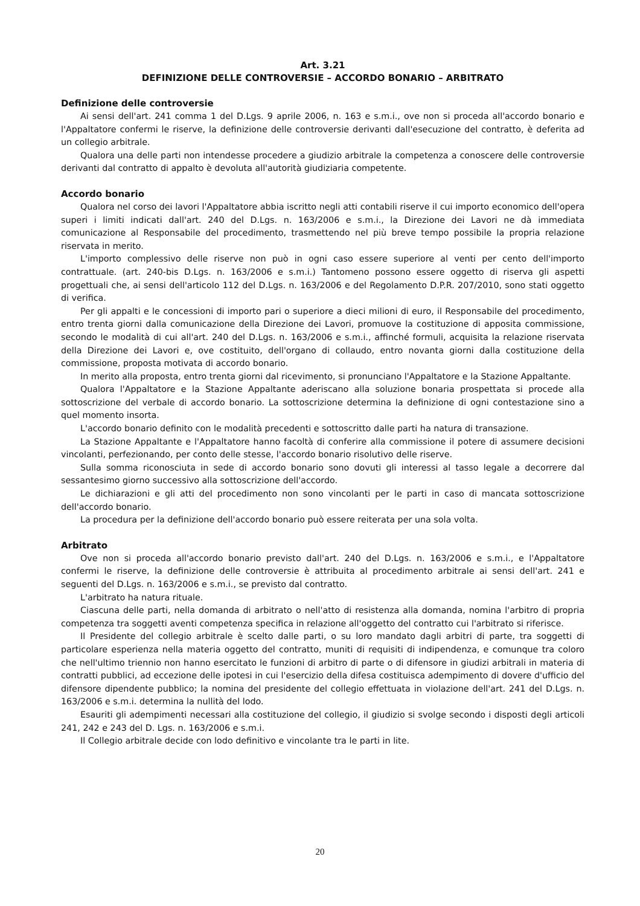Art. 3.21
DEFINIZIONE DELLE CONTROVERSIE – ACCORDO BONARIO – ARBITRATO
Definizione delle controversie
Ai sensi dell'art. 241 comma 1 del D.Lgs. 9 aprile 2006, n. 163 e s.m.i., ove non si proceda all'accordo bonario e l'Appaltatore confermi le riserve, la definizione delle controversie derivanti dall'esecuzione del contratto, è deferita ad un collegio arbitrale.
Qualora una delle parti non intendesse procedere a giudizio arbitrale la competenza a conoscere delle controversie derivanti dal contratto di appalto è devoluta all'autorità giudiziaria competente.
Accordo bonario
Qualora nel corso dei lavori l'Appaltatore abbia iscritto negli atti contabili riserve il cui importo economico dell'opera superi i limiti indicati dall'art. 240 del D.Lgs. n. 163/2006 e s.m.i., la Direzione dei Lavori ne dà immediata comunicazione al Responsabile del procedimento, trasmettendo nel più breve tempo possibile la propria relazione riservata in merito.
L'importo complessivo delle riserve non può in ogni caso essere superiore al venti per cento dell'importo contrattuale. (art. 240-bis D.Lgs. n. 163/2006 e s.m.i.) Tantomeno possono essere oggetto di riserva gli aspetti progettuali che, ai sensi dell'articolo 112 del D.Lgs. n. 163/2006 e del Regolamento D.P.R. 207/2010, sono stati oggetto di verifica.
Per gli appalti e le concessioni di importo pari o superiore a dieci milioni di euro, il Responsabile del procedimento, entro trenta giorni dalla comunicazione della Direzione dei Lavori, promuove la costituzione di apposita commissione, secondo le modalità di cui all'art. 240 del D.Lgs. n. 163/2006 e s.m.i., affinché formuli, acquisita la relazione riservata della Direzione dei Lavori e, ove costituito, dell'organo di collaudo, entro novanta giorni dalla costituzione della commissione, proposta motivata di accordo bonario.
In merito alla proposta, entro trenta giorni dal ricevimento, si pronunciano l'Appaltatore e la Stazione Appaltante.
Qualora l'Appaltatore e la Stazione Appaltante aderiscano alla soluzione bonaria prospettata si procede alla sottoscrizione del verbale di accordo bonario. La sottoscrizione determina la definizione di ogni contestazione sino a quel momento insorta.
L'accordo bonario definito con le modalità precedenti e sottoscritto dalle parti ha natura di transazione.
La Stazione Appaltante e l'Appaltatore hanno facoltà di conferire alla commissione il potere di assumere decisioni vincolanti, perfezionando, per conto delle stesse, l'accordo bonario risolutivo delle riserve.
Sulla somma riconosciuta in sede di accordo bonario sono dovuti gli interessi al tasso legale a decorrere dal sessantesimo giorno successivo alla sottoscrizione dell'accordo.
Le dichiarazioni e gli atti del procedimento non sono vincolanti per le parti in caso di mancata sottoscrizione dell'accordo bonario.
La procedura per la definizione dell'accordo bonario può essere reiterata per una sola volta.
Arbitrato
Ove non si proceda all'accordo bonario previsto dall'art. 240 del D.Lgs. n. 163/2006 e s.m.i., e l'Appaltatore confermi le riserve, la definizione delle controversie è attribuita al procedimento arbitrale ai sensi dell'art. 241 e seguenti del D.Lgs. n. 163/2006 e s.m.i., se previsto dal contratto.
L'arbitrato ha natura rituale.
Ciascuna delle parti, nella domanda di arbitrato o nell'atto di resistenza alla domanda, nomina l'arbitro di propria competenza tra soggetti aventi competenza specifica in relazione all'oggetto del contratto cui l'arbitrato si riferisce.
Il Presidente del collegio arbitrale è scelto dalle parti, o su loro mandato dagli arbitri di parte, tra soggetti di particolare esperienza nella materia oggetto del contratto, muniti di requisiti di indipendenza, e comunque tra coloro che nell'ultimo triennio non hanno esercitato le funzioni di arbitro di parte o di difensore in giudizi arbitrali in materia di contratti pubblici, ad eccezione delle ipotesi in cui l'esercizio della difesa costituisca adempimento di dovere d'ufficio del difensore dipendente pubblico; la nomina del presidente del collegio effettuata in violazione dell'art. 241 del D.Lgs. n. 163/2006 e s.m.i. determina la nullità del lodo.
Esauriti gli adempimenti necessari alla costituzione del collegio, il giudizio si svolge secondo i disposti degli articoli 241, 242 e 243 del D. Lgs. n. 163/2006 e s.m.i.
Il Collegio arbitrale decide con lodo definitivo e vincolante tra le parti in lite.
20